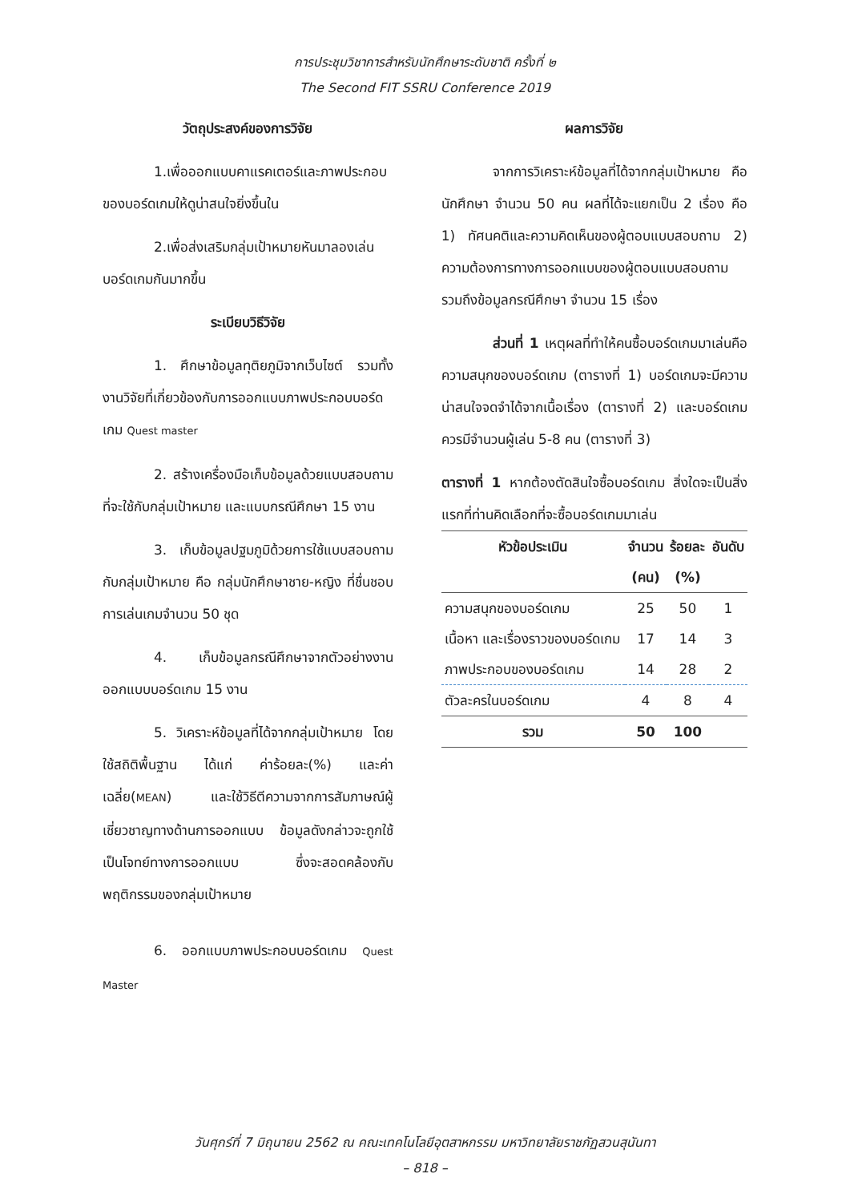การประชุมวิชาการสำหรับนักศึกษาระดับชาติ ครั้งที่ ๒
The Second FIT SSRU Conference 2019
วัตถุประสงค์ของการวิจัย
1.เพื่อออกแบบคาแรคเตอร์และภาพประกอบของบอร์ดเกมให้ดูน่าสนใจยิ่งขึ้นใน
2.เพื่อส่งเสริมกลุ่มเป้าหมายหันมาลองเล่นบอร์ดเกมกันมากขึ้น
ระเบียบวิธีวิจัย
1. ศึกษาข้อมูลทุติยภูมิจากเว็บไซต์ รวมทั้งงานวิจัยที่เกี่ยวข้องกับการออกแบบภาพประกอบบอร์ดเกม Quest master
2. สร้างเครื่องมือเก็บข้อมูลด้วยแบบสอบถามที่จะใช้กับกลุ่มเป้าหมาย และแบบกรณีศึกษา 15 งาน
3. เก็บข้อมูลปฐมภูมิด้วยการใช้แบบสอบถามกับกลุ่มเป้าหมาย คือ กลุ่มนักศึกษาชาย-หญิง ที่ชื่นชอบการเล่นเกมจำนวน 50 ชุด
4. เก็บข้อมูลกรณีศึกษาจากตัวอย่างงานออกแบบบอร์ดเกม 15 งาน
5. วิเคราะห์ข้อมูลที่ได้จากกลุ่มเป้าหมาย โดยใช้สถิติพื้นฐาน ได้แก่ ค่าร้อยละ(%) และค่าเฉลี่ย(MEAN) และใช้วิธีตีความจากการสัมภาษณ์ผู้เชี่ยวชาญทางด้านการออกแบบ ข้อมูลดังกล่าวจะถูกใช้เป็นโจทย์ทางการออกแบบ ซึ่งจะสอดคล้องกับพฤติกรรมของกลุ่มเป้าหมาย
6. ออกแบบภาพประกอบบอร์ดเกม Quest Master
ผลการวิจัย
จากการวิเคราะห์ข้อมูลที่ได้จากกลุ่มเป้าหมาย คือ นักศึกษา จำนวน 50 คน ผลที่ได้จะแยกเป็น 2 เรื่อง คือ 1) ทัศนคติและความคิดเห็นของผู้ตอบแบบสอบถาม 2) ความต้องการทางการออกแบบของผู้ตอบแบบสอบถาม รวมถึงข้อมูลกรณีศึกษา จำนวน 15 เรื่อง
ส่วนที่ 1 เหตุผลที่ทำให้คนซื้อบอร์ดเกมมาเล่นคือ ความสนุกของบอร์ดเกม (ตารางที่ 1) บอร์ดเกมจะมีความน่าสนใจจดจำได้จากเนื้อเรื่อง (ตารางที่ 2) และบอร์ดเกมควรมีจำนวนผู้เล่น 5-8 คน (ตารางที่ 3)
ตารางที่ 1 หากต้องตัดสินใจซื้อบอร์ดเกม สิ่งใดจะเป็นสิ่งแรกที่ท่านคิดเลือกที่จะซื้อบอร์ดเกมมาเล่น
| หัวข้อประเมิน | จำนวน (คน) | ร้อยละ (%) | อันดับ |
| --- | --- | --- | --- |
| ความสนุกของบอร์ดเกม | 25 | 50 | 1 |
| เนื้อหา และเรื่องราวของบอร์ดเกม | 17 | 14 | 3 |
| ภาพประกอบของบอร์ดเกม | 14 | 28 | 2 |
| ตัวละครในบอร์ดเกม | 4 | 8 | 4 |
| รวม | 50 | 100 | |
วันศุกร์ที่ 7 มิถุนายน 2562 ณ คณะเทคโนโลยีอุตสาหกรรม มหาวิทยาลัยราชภัฏสวนสุนันทา
– 818 –